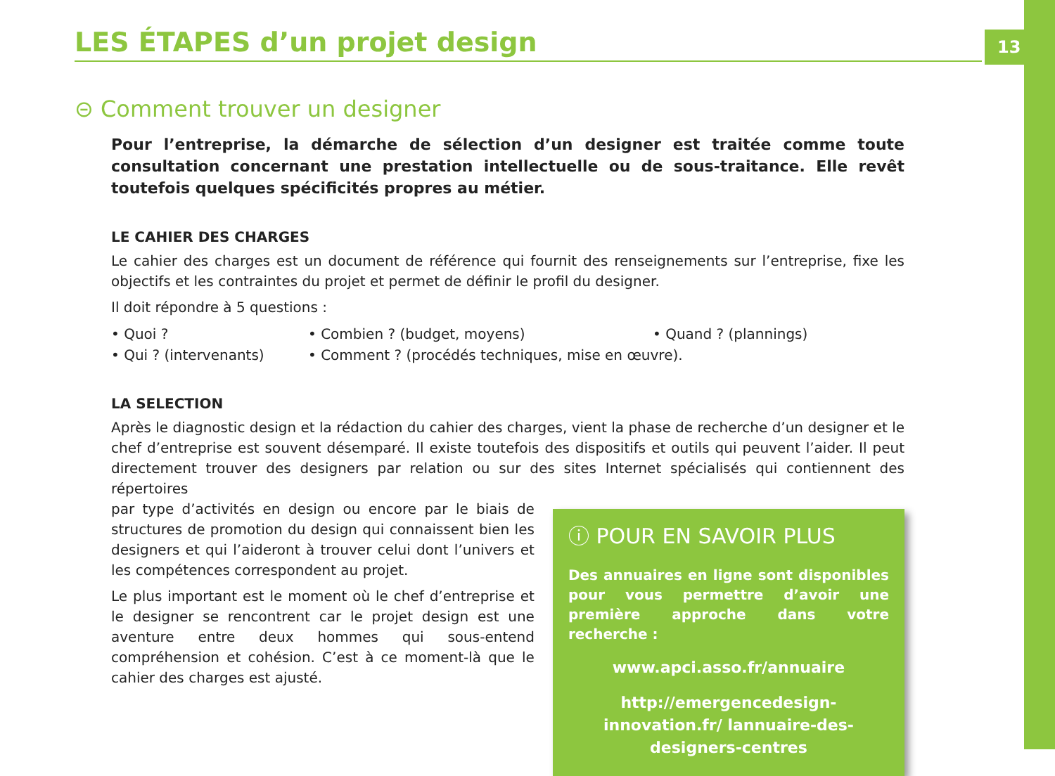13
LES ÉTAPES d’un projet design
⊝ Comment trouver un designer
Pour l’entreprise, la démarche de sélection d’un designer est traitée comme toute consultation concernant une prestation intellectuelle ou de sous-traitance. Elle revêt toutefois quelques spécificités propres au métier.
LE CAHIER DES CHARGES
Le cahier des charges est un document de référence qui fournit des renseignements sur l’entreprise, fixe les objectifs et les contraintes du projet et permet de définir le profil du designer.
Il doit répondre à 5 questions :
• Quoi ? • Combien ? (budget, moyens) • Quand ? (plannings) • Qui ? (intervenants) • Comment ? (procédés techniques, mise en œuvre).
LA SELECTION
Après le diagnostic design et la rédaction du cahier des charges, vient la phase de recherche d’un designer et le chef d’entreprise est souvent désemparé. Il existe toutefois des dispositifs et outils qui peuvent l’aider. Il peut directement trouver des designers par relation ou sur des sites Internet spécialisés qui contiennent des répertoires
par type d’activités en design ou encore par le biais de structures de promotion du design qui connaissent bien les designers et qui l’aideront à trouver celui dont l’univers et les compétences correspondent au projet.
Le plus important est le moment où le chef d’entreprise et le designer se rencontrent car le projet design est une aventure entre deux hommes qui sous-entend compréhension et cohésion. C’est à ce moment-là que le cahier des charges est ajusté.
ⓘ POUR EN SAVOIR PLUS
Des annuaires en ligne sont disponibles pour vous permettre d’avoir une première approche dans votre recherche :
www.apci.asso.fr/annuaire
http://emergencedesign-innovation.fr/ lannuaire-des-designers-centres